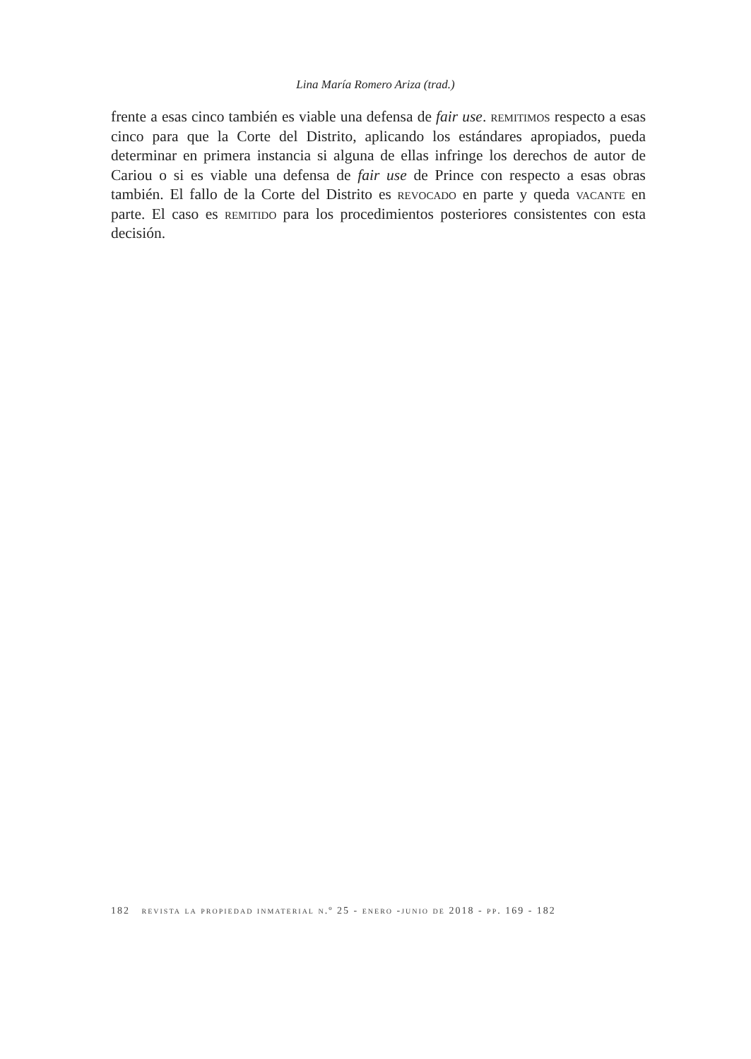Lina María Romero Ariza (trad.)
frente a esas cinco también es viable una defensa de fair use. remitimos respecto a esas cinco para que la Corte del Distrito, aplicando los estándares apropiados, pueda determinar en primera instancia si alguna de ellas infringe los derechos de autor de Cariou o si es viable una defensa de fair use de Prince con respecto a esas obras también. El fallo de la Corte del Distrito es revocado en parte y queda vacante en parte. El caso es remitido para los procedimientos posteriores consistentes con esta decisión.
182 revista la propiedad inmaterial n.º 25 - enero -junio de 2018 - pp. 169 - 182